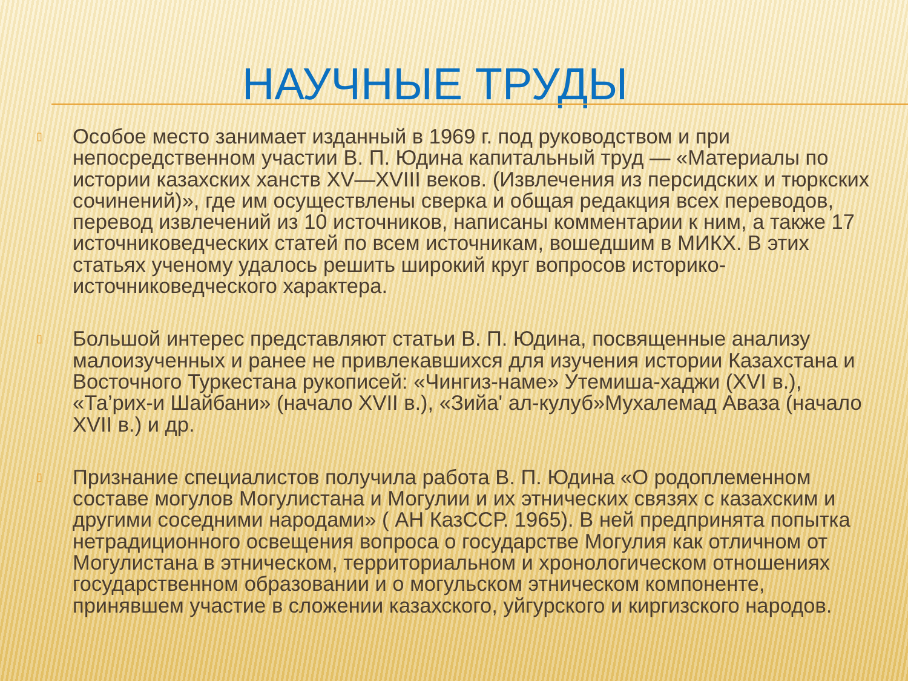НАУЧНЫЕ ТРУДЫ
▯ Особое место занимает изданный в 1969 г. под руководством и при непосредственном участии В. П. Юдина капитальный труд — «Материалы по истории казахских ханств XV—XVIII веков. (Извлечения из персидских и тюркских сочинений)», где им осуществлены сверка и общая редакция всех переводов, перевод извлечений из 10 источников, написаны комментарии к ним, а также 17 источниковедческих статей по всем источникам, вошедшим в МИКХ. В этих статьях ученому удалось решить широкий круг вопросов историко-источниковедческого характера.
▯ Большой интерес представляют статьи В. П. Юдина, посвященные анализу малоизученных и ранее не привлекавшихся для изучения истории Казахстана и Восточного Туркестана рукописей: «Чингиз-наме» Утемиша-хаджи (XVI в.), «Та’рих-и Шайбани» (начало XVII в.), «Зийа' ал-кулуб»Мухалемад Аваза (начало XVII в.) и др.
▯ Признание специалистов получила работа В. П. Юдина «О родоплеменном составе могулов Могулистана и Могулии и их этнических связях с казахским и другими соседними народами» ( АН КазССР. 1965). В ней предпринята попытка нетрадиционного освещения вопроса о государстве Могулия как отличном от Могулистана в этническом, территориальном и хронологическом отношениях государственном образовании и о могульском этническом компоненте, принявшем участие в сложении казахского, уйгурского и киргизского народов.